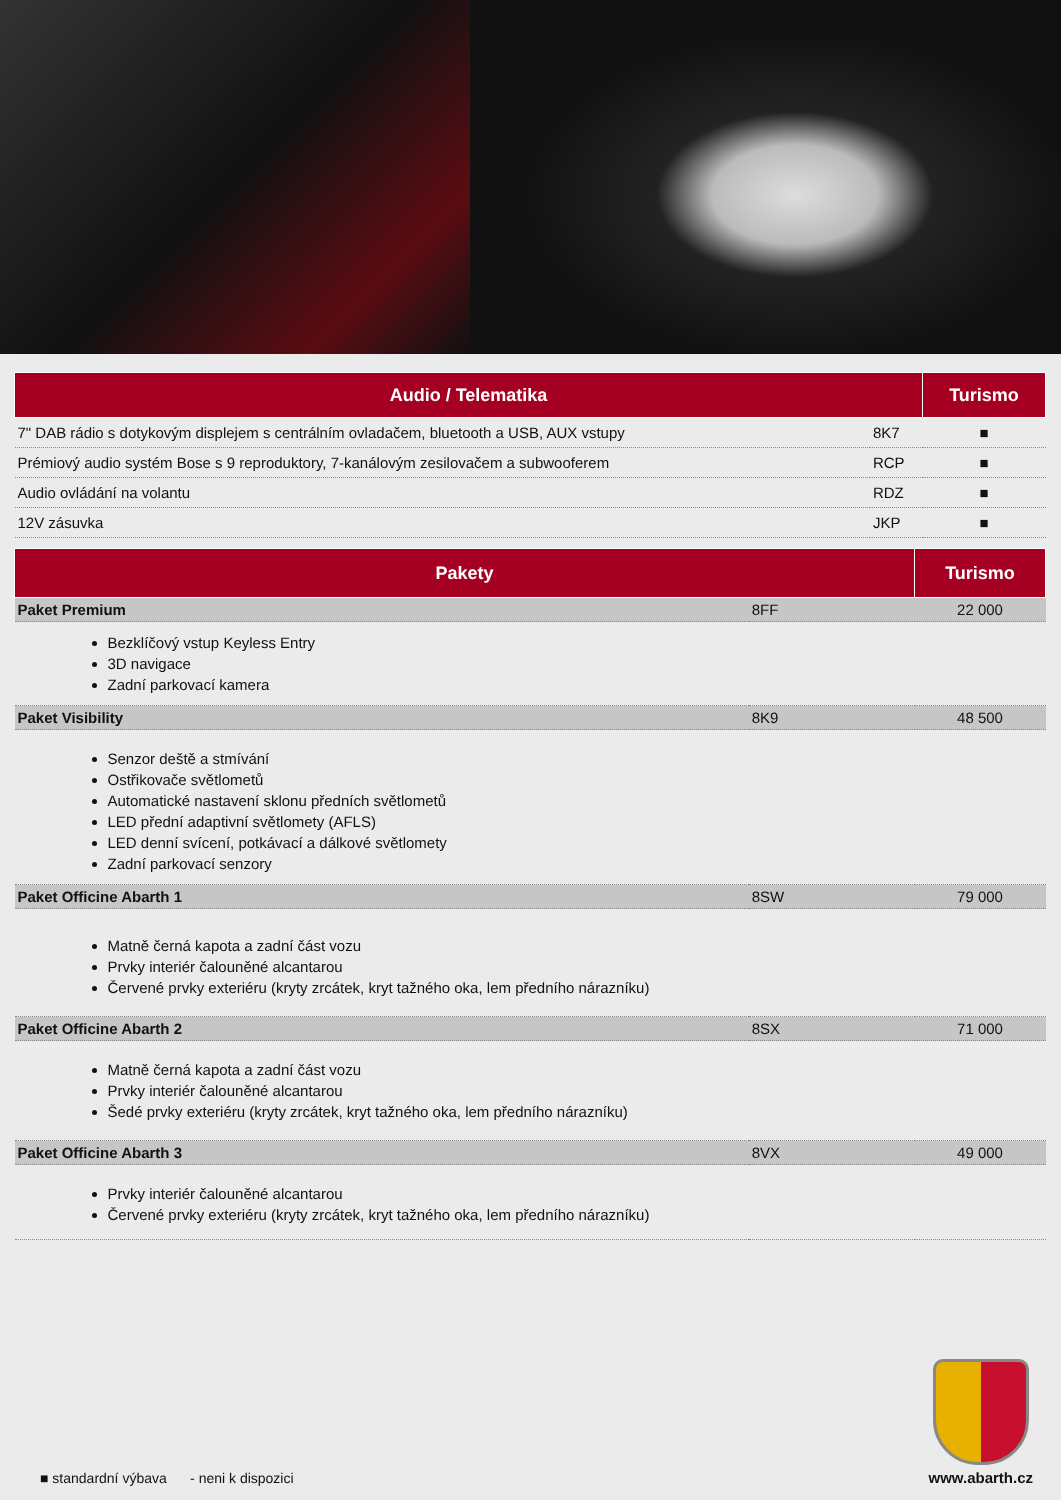| Audio / Telematika | | Turismo |
| --- | --- | --- |
| 7" DAB rádio s dotykovým displejem s centrálním ovladačem, bluetooth a USB, AUX vstupy | 8K7 | ■ |
| Prémiový audio systém Bose s 9 reproduktory, 7-kanálovým zesilovačem a subwooferem | RCP | ■ |
| Audio ovládání na volantu | RDZ | ■ |
| 12V zásuvka | JKP | ■ |
| Pakety | | Turismo |
| --- | --- | --- |
| Paket Premium | 8FF | 22 000 |
| Bezklíčový vstup Keyless Entry 3D navigace Zadní parkovací kamera | | |
| Paket Visibility | 8K9 | 48 500 |
| Senzor deště a stmívání Ostřikovače světlometů Automatické nastavení sklonu předních světlometů LED přední adaptivní světlomety (AFLS) LED denní svícení, potkávací a dálkové světlomety Zadní parkovací senzory | | |
| Paket Officine Abarth 1 | 8SW | 79 000 |
| Matně černá kapota a zadní část vozu Prvky interiér čalouněné alcantarou Červené prvky exteriéru (kryty zrcátek, kryt tažného oka, lem předního nárazníku) | | |
| Paket Officine Abarth 2 | 8SX | 71 000 |
| Matně černá kapota a zadní část vozu Prvky interiér čalouněné alcantarou Šedé prvky exteriéru (kryty zrcátek, kryt tažného oka, lem předního nárazníku) | | |
| Paket Officine Abarth 3 | 8VX | 49 000 |
| Prvky interiér čalouněné alcantarou Červené prvky exteriéru (kryty zrcátek, kryt tažného oka, lem předního nárazníku) | | |
■ standardní výbava - neni k dispozici
www.abarth.cz